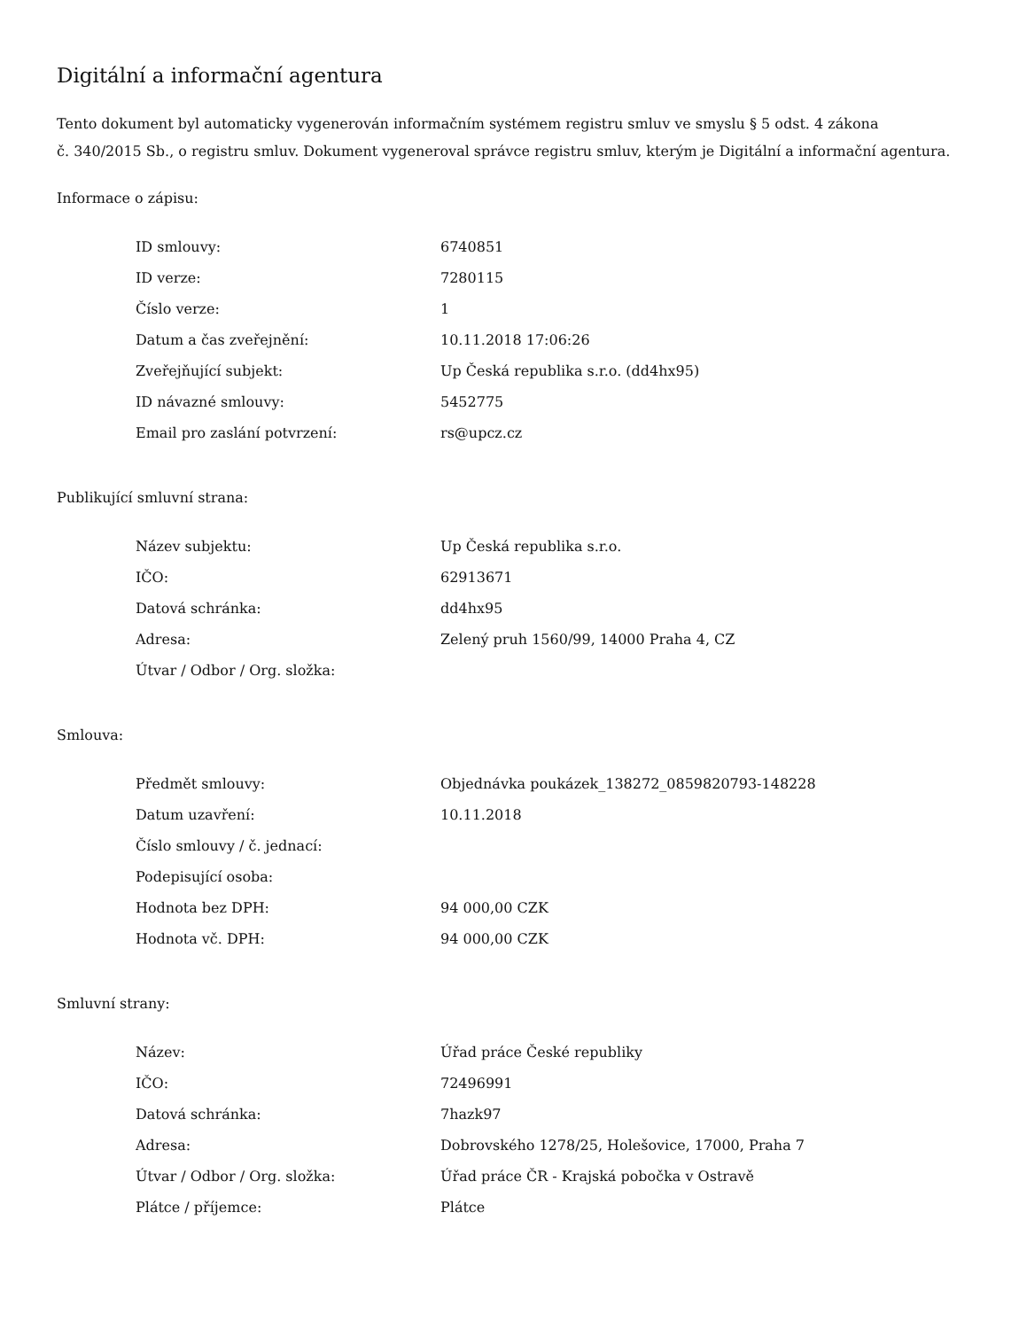Digitální a informační agentura
Tento dokument byl automaticky vygenerován informačním systémem registru smluv ve smyslu § 5 odst. 4 zákona
č. 340/2015 Sb., o registru smluv. Dokument vygeneroval správce registru smluv, kterým je Digitální a informační agentura.
Informace o zápisu:
| ID smlouvy: | 6740851 |
| ID verze: | 7280115 |
| Číslo verze: | 1 |
| Datum a čas zveřejnění: | 10.11.2018 17:06:26 |
| Zveřejňující subjekt: | Up Česká republika s.r.o. (dd4hx95) |
| ID návazné smlouvy: | 5452775 |
| Email pro zaslání potvrzení: | rs@upcz.cz |
Publikující smluvní strana:
| Název subjektu: | Up Česká republika s.r.o. |
| IČO: | 62913671 |
| Datová schránka: | dd4hx95 |
| Adresa: | Zelený pruh 1560/99, 14000 Praha 4, CZ |
| Útvar / Odbor / Org. složka: | |
Smlouva:
| Předmět smlouvy: | Objednávka poukázek_138272_0859820793-148228 |
| Datum uzavření: | 10.11.2018 |
| Číslo smlouvy / č. jednací: | |
| Podepisující osoba: | |
| Hodnota bez DPH: | 94 000,00 CZK |
| Hodnota vč. DPH: | 94 000,00 CZK |
Smluvní strany:
| Název: | Úřad práce České republiky |
| IČO: | 72496991 |
| Datová schránka: | 7hazk97 |
| Adresa: | Dobrovského 1278/25, Holešovice, 17000, Praha 7 |
| Útvar / Odbor / Org. složka: | Úřad práce ČR - Krajská pobočka v Ostravě |
| Plátce / příjemce: | Plátce |